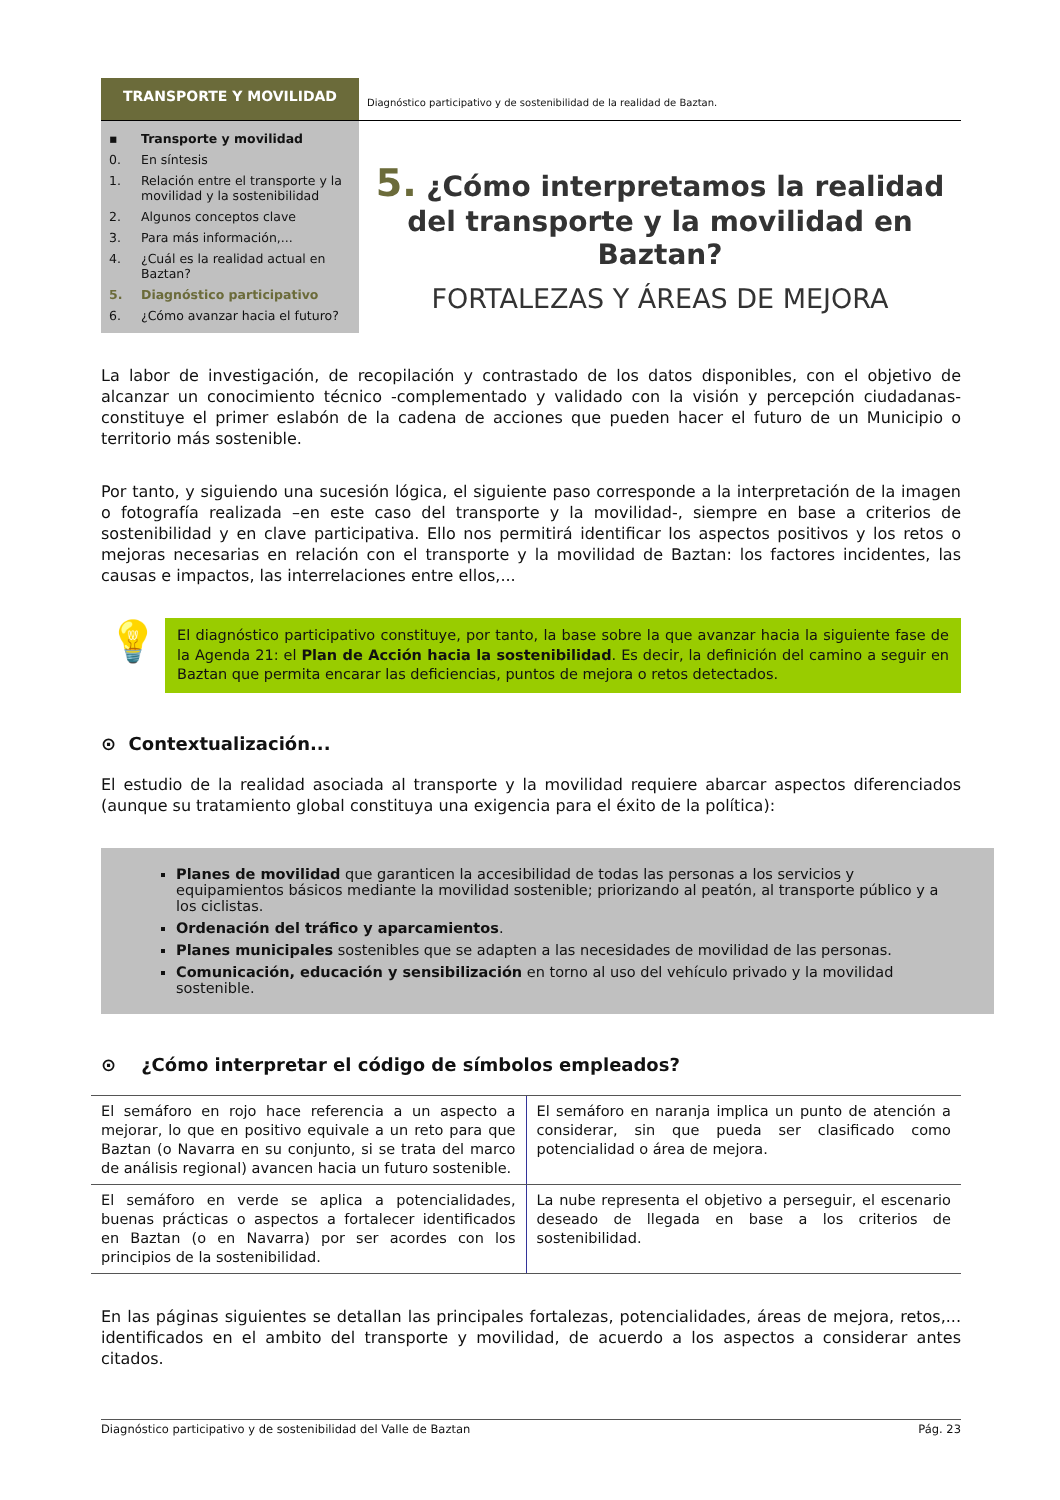TRANSPORTE Y MOVILIDAD
Diagnóstico participativo y de sostenibilidad de la realidad de Baztan.
▪ Transporte y movilidad
0. En síntesis
1. Relación entre el transporte y la movilidad y la sostenibilidad
2. Algunos conceptos clave
3. Para más información,...
4. ¿Cuál es la realidad actual en Baztan?
5. Diagnóstico participativo
6. ¿Cómo avanzar hacia el futuro?
5. ¿Cómo interpretamos la realidad del transporte y la movilidad en Baztan?
FORTALEZAS Y ÁREAS DE MEJORA
La labor de investigación, de recopilación y contrastado de los datos disponibles, con el objetivo de alcanzar un conocimiento técnico -complementado y validado con la visión y percepción ciudadanas- constituye el primer eslabón de la cadena de acciones que pueden hacer el futuro de un Municipio o territorio más sostenible.
Por tanto, y siguiendo una sucesión lógica, el siguiente paso corresponde a la interpretación de la imagen o fotografía realizada –en este caso del transporte y la movilidad-, siempre en base a criterios de sostenibilidad y en clave participativa. Ello nos permitirá identificar los aspectos positivos y los retos o mejoras necesarias en relación con el transporte y la movilidad de Baztan: los factores incidentes, las causas e impactos, las interrelaciones entre ellos,...
💡
El diagnóstico participativo constituye, por tanto, la base sobre la que avanzar hacia la siguiente fase de la Agenda 21: el Plan de Acción hacia la sostenibilidad. Es decir, la definición del camino a seguir en Baztan que permita encarar las deficiencias, puntos de mejora o retos detectados.
⊙ Contextualización...
El estudio de la realidad asociada al transporte y la movilidad requiere abarcar aspectos diferenciados (aunque su tratamiento global constituya una exigencia para el éxito de la política):
Planes de movilidad que garanticen la accesibilidad de todas las personas a los servicios y equipamientos básicos mediante la movilidad sostenible; priorizando al peatón, al transporte público y a los ciclistas.
Ordenación del tráfico y aparcamientos.
Planes municipales sostenibles que se adapten a las necesidades de movilidad de las personas.
Comunicación, educación y sensibilización en torno al uso del vehículo privado y la movilidad sostenible.
⊙ ¿Cómo interpretar el código de símbolos empleados?
| El semáforo en rojo hace referencia a un aspecto a mejorar, lo que en positivo equivale a un reto para que Baztan (o Navarra en su conjunto, si se trata del marco de análisis regional) avancen hacia un futuro sostenible. | El semáforo en naranja implica un punto de atención a considerar, sin que pueda ser clasificado como potencialidad o área de mejora. |
| El semáforo en verde se aplica a potencialidades, buenas prácticas o aspectos a fortalecer identificados en Baztan (o en Navarra) por ser acordes con los principios de la sostenibilidad. | La nube representa el objetivo a perseguir, el escenario deseado de llegada en base a los criterios de sostenibilidad. |
En las páginas siguientes se detallan las principales fortalezas, potencialidades, áreas de mejora, retos,... identificados en el ambito del transporte y movilidad, de acuerdo a los aspectos a considerar antes citados.
Diagnóstico participativo y de sostenibilidad del Valle de Baztan Pág. 23